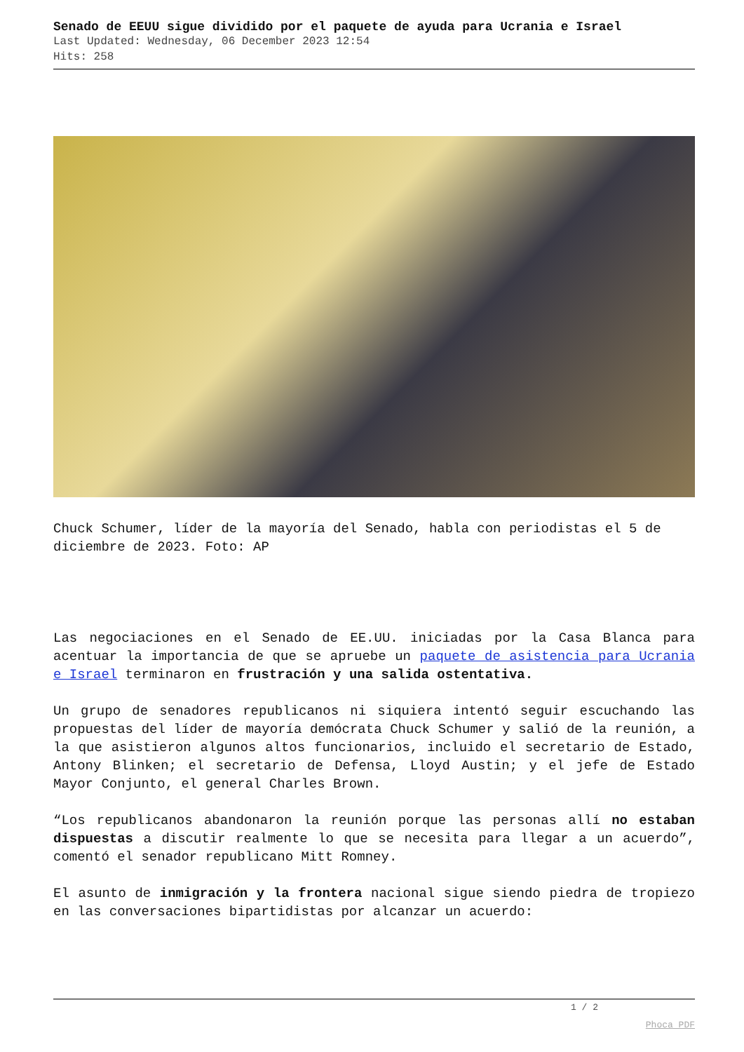Senado de EEUU sigue dividido por el paquete de ayuda para Ucrania e Israel
Last Updated: Wednesday, 06 December 2023 12:54
Hits: 258
Chuck Schumer, líder de la mayoría del Senado, habla con periodistas el 5 de diciembre de 2023. Foto: AP
Las negociaciones en el Senado de EE.UU. iniciadas por la Casa Blanca para acentuar la importancia de que se apruebe un paquete de asistencia para Ucrania e Israel terminaron en frustración y una salida ostentativa.
Un grupo de senadores republicanos ni siquiera intentó seguir escuchando las propuestas del líder de mayoría demócrata Chuck Schumer y salió de la reunión, a la que asistieron algunos altos funcionarios, incluido el secretario de Estado, Antony Blinken; el secretario de Defensa, Lloyd Austin; y el jefe de Estado Mayor Conjunto, el general Charles Brown.
“Los republicanos abandonaron la reunión porque las personas allí no estaban dispuestas a discutir realmente lo que se necesita para llegar a un acuerdo”, comentó el senador republicano Mitt Romney.
El asunto de inmigración y la frontera nacional sigue siendo piedra de tropiezo en las conversaciones bipartidistas por alcanzar un acuerdo:
1 / 2
Phoca PDF